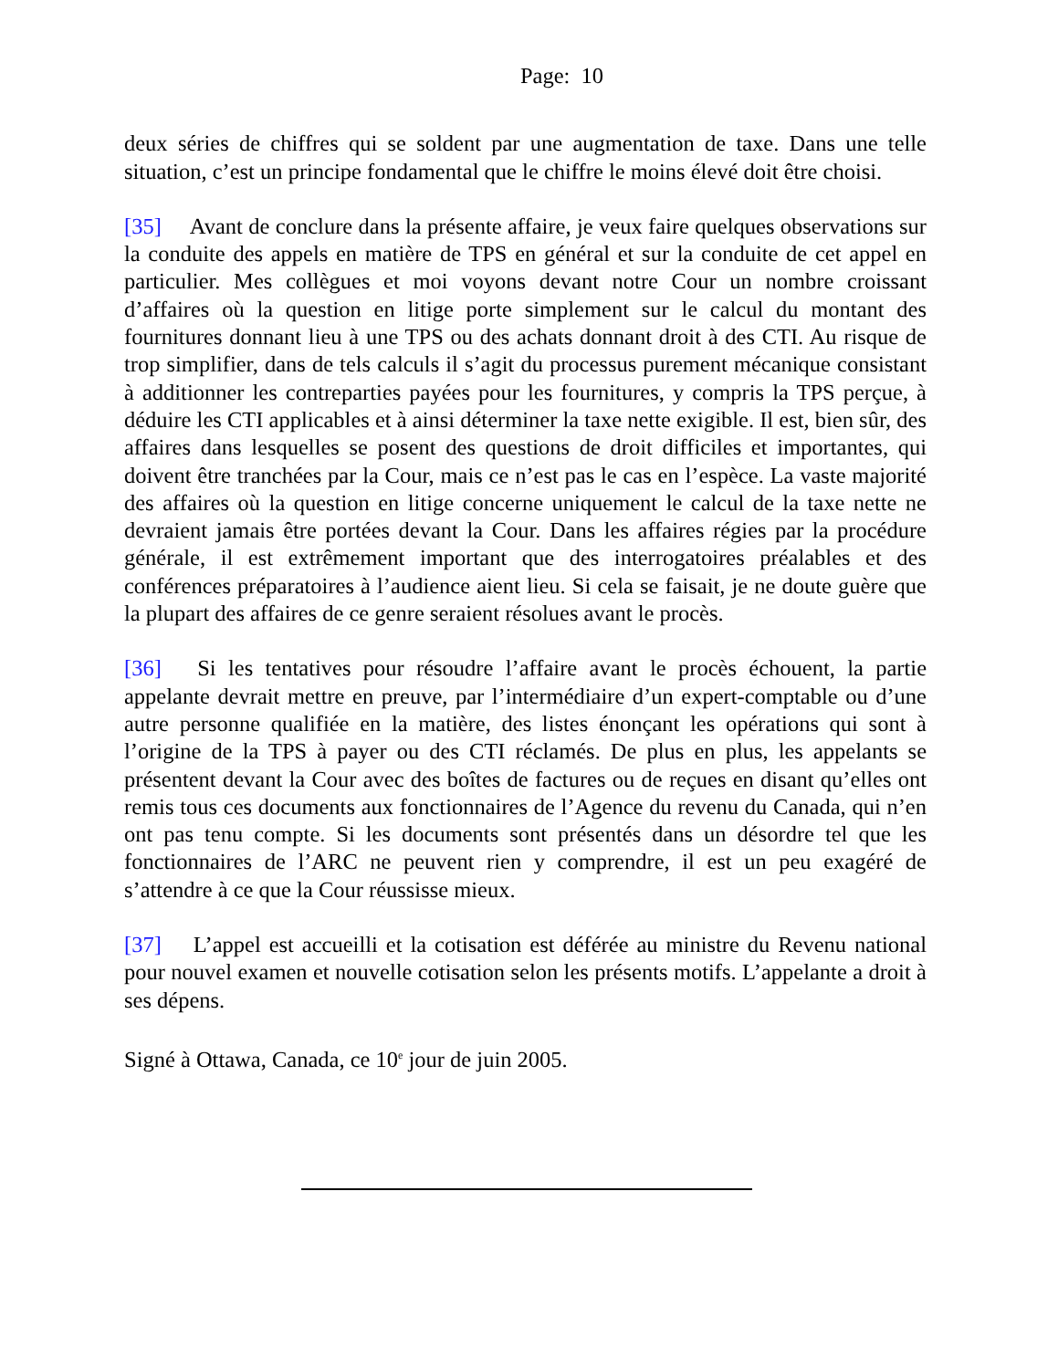Page: 10
deux séries de chiffres qui se soldent par une augmentation de taxe. Dans une telle situation, c’est un principe fondamental que le chiffre le moins élevé doit être choisi.
[35] Avant de conclure dans la présente affaire, je veux faire quelques observations sur la conduite des appels en matière de TPS en général et sur la conduite de cet appel en particulier. Mes collègues et moi voyons devant notre Cour un nombre croissant d’affaires où la question en litige porte simplement sur le calcul du montant des fournitures donnant lieu à une TPS ou des achats donnant droit à des CTI. Au risque de trop simplifier, dans de tels calculs il s’agit du processus purement mécanique consistant à additionner les contreparties payées pour les fournitures, y compris la TPS perçue, à déduire les CTI applicables et à ainsi déterminer la taxe nette exigible. Il est, bien sûr, des affaires dans lesquelles se posent des questions de droit difficiles et importantes, qui doivent être tranchées par la Cour, mais ce n’est pas le cas en l’espèce. La vaste majorité des affaires où la question en litige concerne uniquement le calcul de la taxe nette ne devraient jamais être portées devant la Cour. Dans les affaires régies par la procédure générale, il est extrêmement important que des interrogatoires préalables et des conférences préparatoires à l’audience aient lieu. Si cela se faisait, je ne doute guère que la plupart des affaires de ce genre seraient résolues avant le procès.
[36] Si les tentatives pour résoudre l’affaire avant le procès échouent, la partie appelante devrait mettre en preuve, par l’intermédiaire d’un expert-comptable ou d’une autre personne qualifiée en la matière, des listes énonçant les opérations qui sont à l’origine de la TPS à payer ou des CTI réclamés. De plus en plus, les appelants se présentent devant la Cour avec des boîtes de factures ou de reçues en disant qu’elles ont remis tous ces documents aux fonctionnaires de l’Agence du revenu du Canada, qui n’en ont pas tenu compte. Si les documents sont présentés dans un désordre tel que les fonctionnaires de l’ARC ne peuvent rien y comprendre, il est un peu exagéré de s’attendre à ce que la Cour réussisse mieux.
[37] L’appel est accueilli et la cotisation est déférée au ministre du Revenu national pour nouvel examen et nouvelle cotisation selon les présents motifs. L’appelante a droit à ses dépens.
Signé à Ottawa, Canada, ce 10<sup>e</sup> jour de juin 2005.